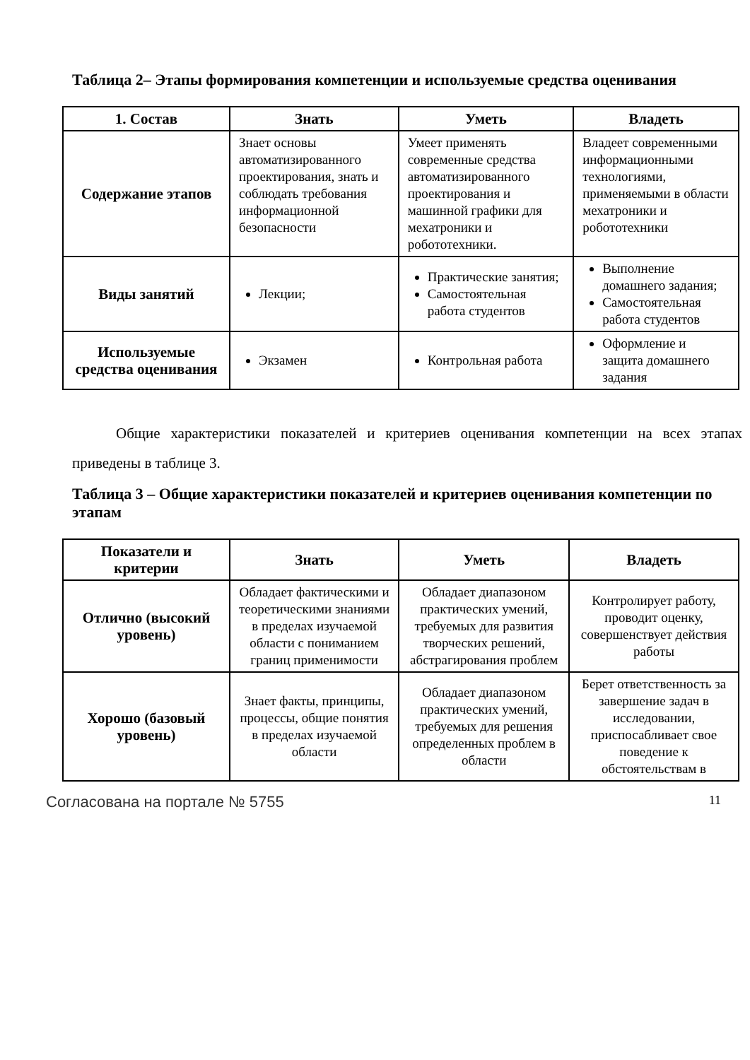Таблица 2– Этапы формирования компетенции и используемые средства оценивания
| 1. Состав | Знать | Уметь | Владеть |
| --- | --- | --- | --- |
| Содержание этапов | Знает основы автоматизированного проектирования, знать и соблюдать требования информационной безопасности | Умеет применять современные средства автоматизированного проектирования и машинной графики для мехатроники и робототехники. | Владеет современными информационными технологиями, применяемыми в области мехатроники и робототехники |
| Виды занятий | Лекции; | Практические занятия; Самостоятельная работа студентов | Выполнение домашнего задания; Самостоятельная работа студентов |
| Используемые средства оценивания | Экзамен | Контрольная работа | Оформление и защита домашнего задания |
Общие характеристики показателей и критериев оценивания компетенции на всех этапах приведены в таблице 3.
Таблица 3 – Общие характеристики показателей и критериев оценивания компетенции по этапам
| Показатели и критерии | Знать | Уметь | Владеть |
| --- | --- | --- | --- |
| Отлично (высокий уровень) | Обладает фактическими и теоретическими знаниями в пределах изучаемой области с пониманием границ применимости | Обладает диапазоном практических умений, требуемых для развития творческих решений, абстрагирования проблем | Контролирует работу, проводит оценку, совершенствует действия работы |
| Хорошо (базовый уровень) | Знает факты, принципы, процессы, общие понятия в пределах изучаемой области | Обладает диапазоном практических умений, требуемых для решения определенных проблем в области | Берет ответственность за завершение задач в исследовании, приспосабливает свое поведение к обстоятельствам в |
Согласована на портале № 5755 11